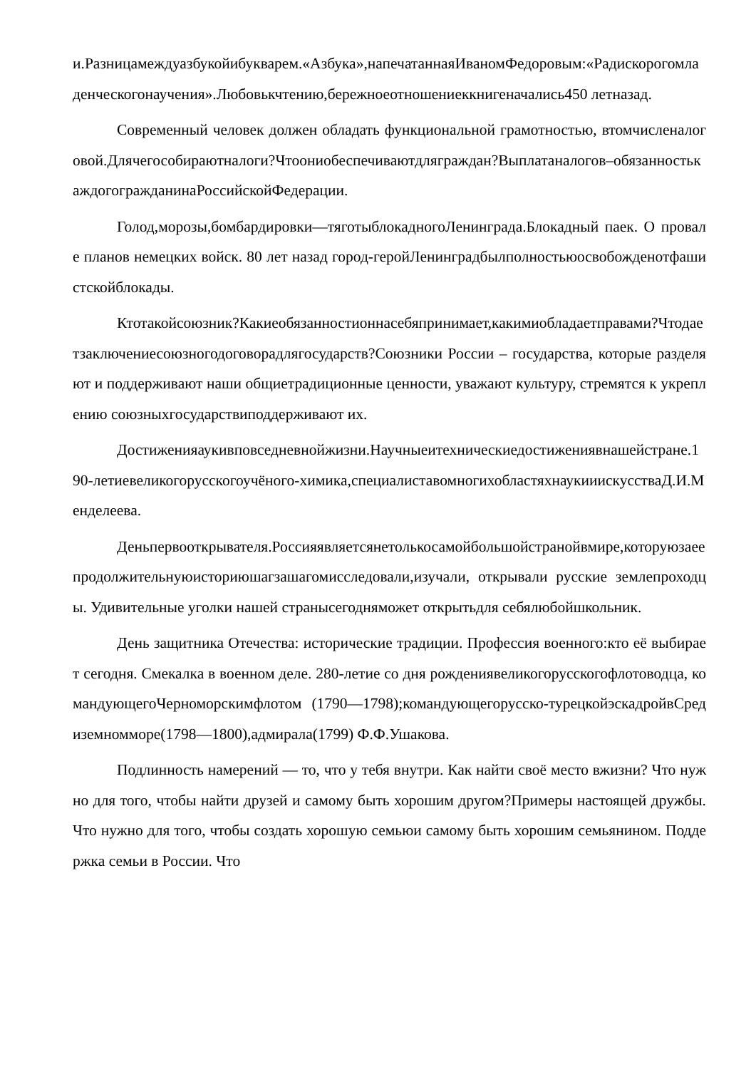и.Разницамеждуазбукойибукварем.«Азбука»,напечатаннаяИваномФедоровым:«Радискорогомладенческогонаучения».Любовькчтению,бережноеотношениеккнигеначались450 летназад.
Современный человек должен обладать функциональной грамотностью, втомчисленалоговой.Длячегособираютналоги?Чтоониобеспечиваютдляграждан?Выплатаналогов–обязанностькаждогогражданинаРоссийскойФедерации.
Голод,морозы,бомбардировки—тяготыблокадногоЛенинграда.Блокадный паек. О провале планов немецких войск. 80 лет назад город-геройЛенинградбылполностьюосвобожденотфашистскойблокады.
Ктотакойсоюзник?Какиеобязанностионнасебяпринимает,какимиобладаетправами?Чтодаетзаключениесоюзногодоговорадлягосударств?Союзники России – государства, которые разделяют и поддерживают наши общиетрадиционные ценности, уважают культуру, стремятся к укреплению союзныхгосударствиподдерживают их.
Достиженияаукивповседневнойжизни.Научныеитехническиедостижениявнашейстране.190-летиевеликогорусскогоучёного-химика,специалиставомногихобластяхнаукииискусстваД.И.Менделеева.
Деньпервооткрывателя.Россияявляетсянетолькосамойбольшойстранойвмире,которуюзаеепродолжительнуюисториюшагзашагомисследовали,изучали, открывали русские землепроходцы. Удивительные уголки нашей страныcегодняможет открытьдля себялюбойшкольник.
День защитника Отечества: исторические традиции. Профессия военного:кто её выбирает сегодня. Смекалка в военном деле. 280-летие со дня рождениявеликогорусскогофлотоводца, командующегоЧерноморскимфлотом (1790—1798);командующегорусско-турецкойэскадройвСредиземномморе(1798—1800),адмирала(1799) Ф.Ф.Ушакова.
Подлинность намерений — то, что у тебя внутри. Как найти своё место вжизни? Что нужно для того, чтобы найти друзей и самому быть хорошим другом?Примеры настоящей дружбы. Что нужно для того, чтобы создать хорошую семьюи самому быть хорошим семьянином. Поддержка семьи в России. Что